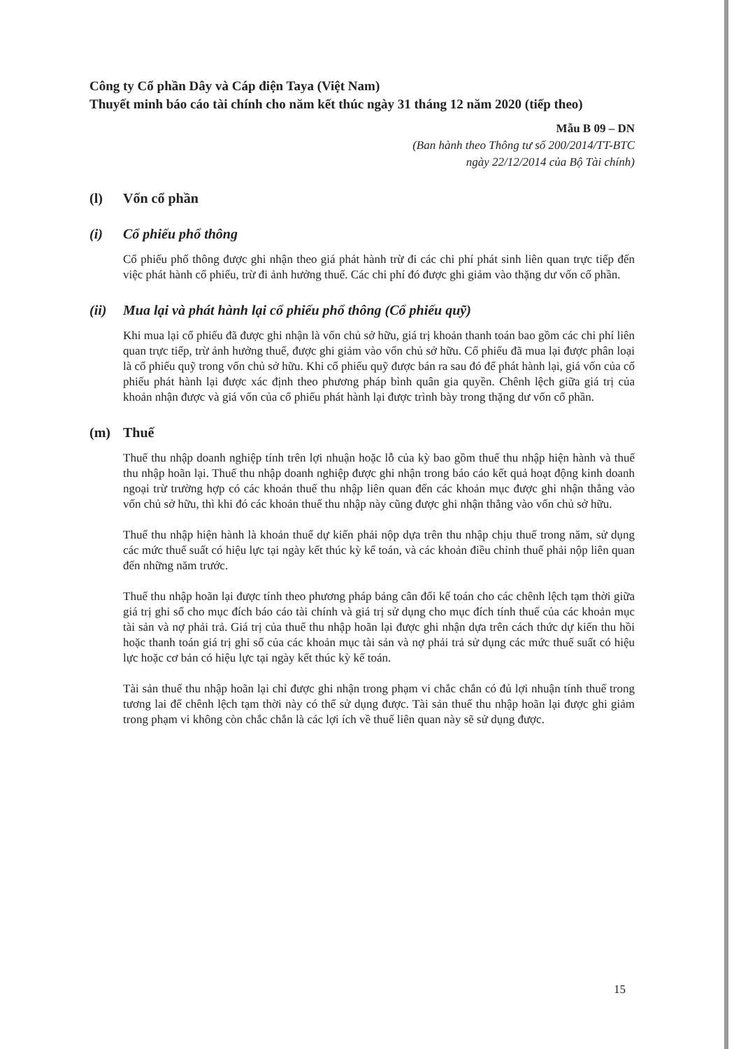Công ty Cổ phần Dây và Cáp điện Taya (Việt Nam)
Thuyết minh báo cáo tài chính cho năm kết thúc ngày 31 tháng 12 năm 2020 (tiếp theo)
Mẫu B 09 – DN
(Ban hành theo Thông tư số 200/2014/TT-BTC
ngày 22/12/2014 của Bộ Tài chính)
(l) Vốn cổ phần
(i) Cổ phiếu phổ thông
Cổ phiếu phổ thông được ghi nhận theo giá phát hành trừ đi các chi phí phát sinh liên quan trực tiếp đến việc phát hành cổ phiếu, trừ đi ảnh hưởng thuế. Các chi phí đó được ghi giảm vào thặng dư vốn cổ phần.
(ii) Mua lại và phát hành lại cổ phiếu phổ thông (Cổ phiếu quỹ)
Khi mua lại cổ phiếu đã được ghi nhận là vốn chủ sở hữu, giá trị khoản thanh toán bao gồm các chi phí liên quan trực tiếp, trừ ảnh hưởng thuế, được ghi giảm vào vốn chủ sở hữu. Cổ phiếu đã mua lại được phân loại là cổ phiếu quỹ trong vốn chủ sở hữu. Khi cổ phiếu quỹ được bán ra sau đó để phát hành lại, giá vốn của cổ phiếu phát hành lại được xác định theo phương pháp bình quân gia quyền. Chênh lệch giữa giá trị của khoản nhận được và giá vốn của cổ phiếu phát hành lại được trình bày trong thặng dư vốn cổ phần.
(m) Thuế
Thuế thu nhập doanh nghiệp tính trên lợi nhuận hoặc lỗ của kỳ bao gồm thuế thu nhập hiện hành và thuế thu nhập hoãn lại. Thuế thu nhập doanh nghiệp được ghi nhận trong báo cáo kết quả hoạt động kinh doanh ngoại trừ trường hợp có các khoản thuế thu nhập liên quan đến các khoản mục được ghi nhận thẳng vào vốn chủ sở hữu, thì khi đó các khoản thuế thu nhập này cũng được ghi nhận thẳng vào vốn chủ sở hữu.
Thuế thu nhập hiện hành là khoản thuế dự kiến phải nộp dựa trên thu nhập chịu thuế trong năm, sử dụng các mức thuế suất có hiệu lực tại ngày kết thúc kỳ kế toán, và các khoản điều chỉnh thuế phải nộp liên quan đến những năm trước.
Thuế thu nhập hoãn lại được tính theo phương pháp bảng cân đối kế toán cho các chênh lệch tạm thời giữa giá trị ghi sổ cho mục đích báo cáo tài chính và giá trị sử dụng cho mục đích tính thuế của các khoản mục tài sản và nợ phải trả. Giá trị của thuế thu nhập hoãn lại được ghi nhận dựa trên cách thức dự kiến thu hồi hoặc thanh toán giá trị ghi sổ của các khoản mục tài sản và nợ phải trả sử dụng các mức thuế suất có hiệu lực hoặc cơ bản có hiệu lực tại ngày kết thúc kỳ kế toán.
Tài sản thuế thu nhập hoãn lại chỉ được ghi nhận trong phạm vi chắc chắn có đủ lợi nhuận tính thuế trong tương lai để chênh lệch tạm thời này có thể sử dụng được. Tài sản thuế thu nhập hoãn lại được ghi giảm trong phạm vi không còn chắc chắn là các lợi ích về thuế liên quan này sẽ sử dụng được.
15